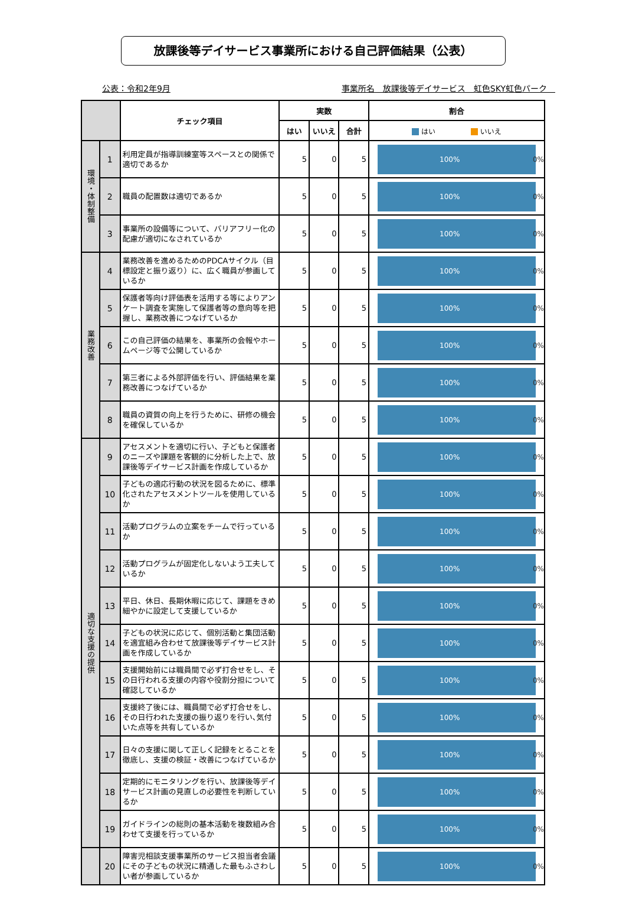放課後等デイサービス事業所における自己評価結果（公表）
公表：令和2年9月 事業所名　放課後等デイサービス　虹色SKY虹色パーク　
| | | チェック項目 | 実数 | | | 割合 |
| --- | --- | --- | --- | --- | --- | --- |
| | | | はい | いいえ | 合計 | はい いいえ |
| 環境・体制整備 | 1 | 利用定員が指導訓練室等スペースとの関係で適切であるか | 5 | 0 | 5 | 100% 0% |
| | 2 | 職員の配置数は適切であるか | 5 | 0 | 5 | 100% 0% |
| | 3 | 事業所の設備等について、バリアフリー化の配慮が適切になされているか | 5 | 0 | 5 | 100% 0% |
| 業務改善 | 4 | 業務改善を進めるためのPDCAサイクル（目標設定と振り返り）に、広く職員が参画しているか | 5 | 0 | 5 | 100% 0% |
| | 5 | 保護者等向け評価表を活用する等によりアンケート調査を実施して保護者等の意向等を把握し、業務改善につなげているか | 5 | 0 | 5 | 100% 0% |
| | 6 | この自己評価の結果を、事業所の会報やホームページ等で公開しているか | 5 | 0 | 5 | 100% 0% |
| | 7 | 第三者による外部評価を行い、評価結果を業務改善につなげているか | 5 | 0 | 5 | 100% 0% |
| | 8 | 職員の資質の向上を行うために、研修の機会を確保しているか | 5 | 0 | 5 | 100% 0% |
| 適切な支援の提供 | 9 | アセスメントを適切に行い、子どもと保護者のニーズや課題を客観的に分析した上で、放課後等デイサービス計画を作成しているか | 5 | 0 | 5 | 100% 0% |
| | 10 | 子どもの適応行動の状況を図るために、標準化されたアセスメントツールを使用しているか | 5 | 0 | 5 | 100% 0% |
| | 11 | 活動プログラムの立案をチームで行っているか | 5 | 0 | 5 | 100% 0% |
| | 12 | 活動プログラムが固定化しないよう工夫しているか | 5 | 0 | 5 | 100% 0% |
| | 13 | 平日、休日、長期休暇に応じて、課題をきめ細やかに設定して支援しているか | 5 | 0 | 5 | 100% 0% |
| | 14 | 子どもの状況に応じて、個別活動と集団活動を適宜組み合わせて放課後等デイサービス計画を作成しているか | 5 | 0 | 5 | 100% 0% |
| | 15 | 支援開始前には職員間で必ず打合せをし、その日行われる支援の内容や役割分担について確認しているか | 5 | 0 | 5 | 100% 0% |
| | 16 | 支援終了後には、職員間で必ず打合せをし、その日行われた支援の振り返りを行い､気付いた点等を共有しているか | 5 | 0 | 5 | 100% 0% |
| | 17 | 日々の支援に関して正しく記録をとることを徹底し、支援の検証・改善につなげているか | 5 | 0 | 5 | 100% 0% |
| | 18 | 定期的にモニタリングを行い、放課後等デイサービス計画の見直しの必要性を判断しているか | 5 | 0 | 5 | 100% 0% |
| | 19 | ガイドラインの総則の基本活動を複数組み合わせて支援を行っているか | 5 | 0 | 5 | 100% 0% |
| | 20 | 障害児相談支援事業所のサービス担当者会議にその子どもの状況に精通した最もふさわしい者が参画しているか | 5 | 0 | 5 | 100% 0% |